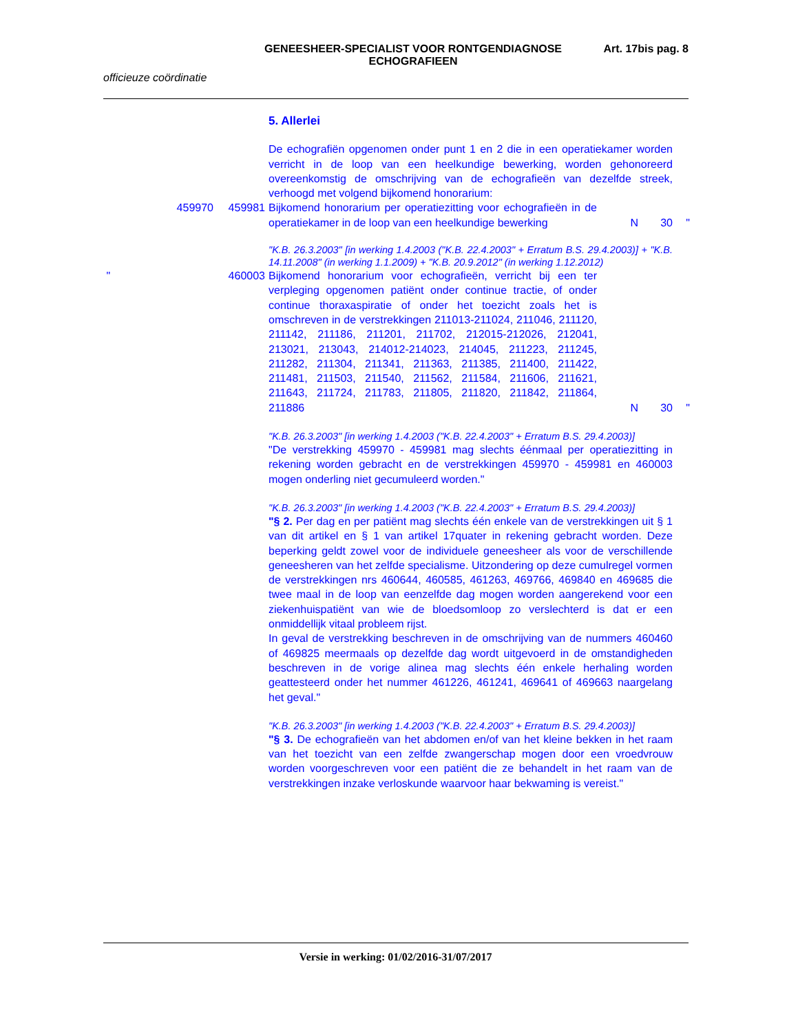GENEESHEER-SPECIALIST VOOR RONTGENDIAGNOSE
ECHOGRAFIEEN
Art. 17bis pag. 8
officieuze coördinatie
5. Allerlei
De echografiën opgenomen onder punt 1 en 2 die in een operatiekamer worden verricht in de loop van een heelkundige bewerking, worden gehonoreerd overeenkomstig de omschrijving van de echografieën van dezelfde streek, verhoogd met volgend bijkomend honorarium:
459970 459981 Bijkomend honorarium per operatiezitting voor echografieën in de operatiekamer in de loop van een heelkundige bewerking
N 30 "
"K.B. 26.3.2003" [in werking 1.4.2003 ("K.B. 22.4.2003" + Erratum B.S. 29.4.2003)] + "K.B. 14.11.2008" (in werking 1.1.2009) + "K.B. 20.9.2012" (in werking 1.12.2012)
" 460003 Bijkomend honorarium voor echografieën, verricht bij een ter verpleging opgenomen patiënt onder continue tractie, of onder continue thoraxaspiratie of onder het toezicht zoals het is omschreven in de verstrekkingen 211013-211024, 211046, 211120, 211142, 211186, 211201, 211702, 212015-212026, 212041, 213021, 213043, 214012-214023, 214045, 211223, 211245, 211282, 211304, 211341, 211363, 211385, 211400, 211422, 211481, 211503, 211540, 211562, 211584, 211606, 211621, 211643, 211724, 211783, 211805, 211820, 211842, 211864, 211886
N 30 "
"K.B. 26.3.2003" [in werking 1.4.2003 ("K.B. 22.4.2003" + Erratum B.S. 29.4.2003)]
"De verstrekking 459970 - 459981 mag slechts éénmaal per operatiezitting in rekening worden gebracht en de verstrekkingen 459970 - 459981 en 460003 mogen onderling niet gecumuleerd worden."
"K.B. 26.3.2003" [in werking 1.4.2003 ("K.B. 22.4.2003" + Erratum B.S. 29.4.2003)]
"§ 2. Per dag en per patiënt mag slechts één enkele van de verstrekkingen uit § 1 van dit artikel en § 1 van artikel 17quater in rekening gebracht worden. Deze beperking geldt zowel voor de individuele geneesheer als voor de verschillende geneesheren van het zelfde specialisme. Uitzondering op deze cumulregel vormen de verstrekkingen nrs 460644, 460585, 461263, 469766, 469840 en 469685 die twee maal in de loop van eenzelfde dag mogen worden aangerekend voor een ziekenhuispatiënt van wie de bloedsomloop zo verslechterd is dat er een onmiddellijk vitaal probleem rijst.
In geval de verstrekking beschreven in de omschrijving van de nummers 460460 of 469825 meermaals op dezelfde dag wordt uitgevoerd in de omstandigheden beschreven in de vorige alinea mag slechts één enkele herhaling worden geattesteerd onder het nummer 461226, 461241, 469641 of 469663 naargelang het geval."
"K.B. 26.3.2003" [in werking 1.4.2003 ("K.B. 22.4.2003" + Erratum B.S. 29.4.2003)]
"§ 3. De echografieën van het abdomen en/of van het kleine bekken in het raam van het toezicht van een zelfde zwangerschap mogen door een vroedvrouw worden voorgeschreven voor een patiënt die ze behandelt in het raam van de verstrekkingen inzake verloskunde waarvoor haar bekwaming is vereist."
Versie in werking: 01/02/2016-31/07/2017